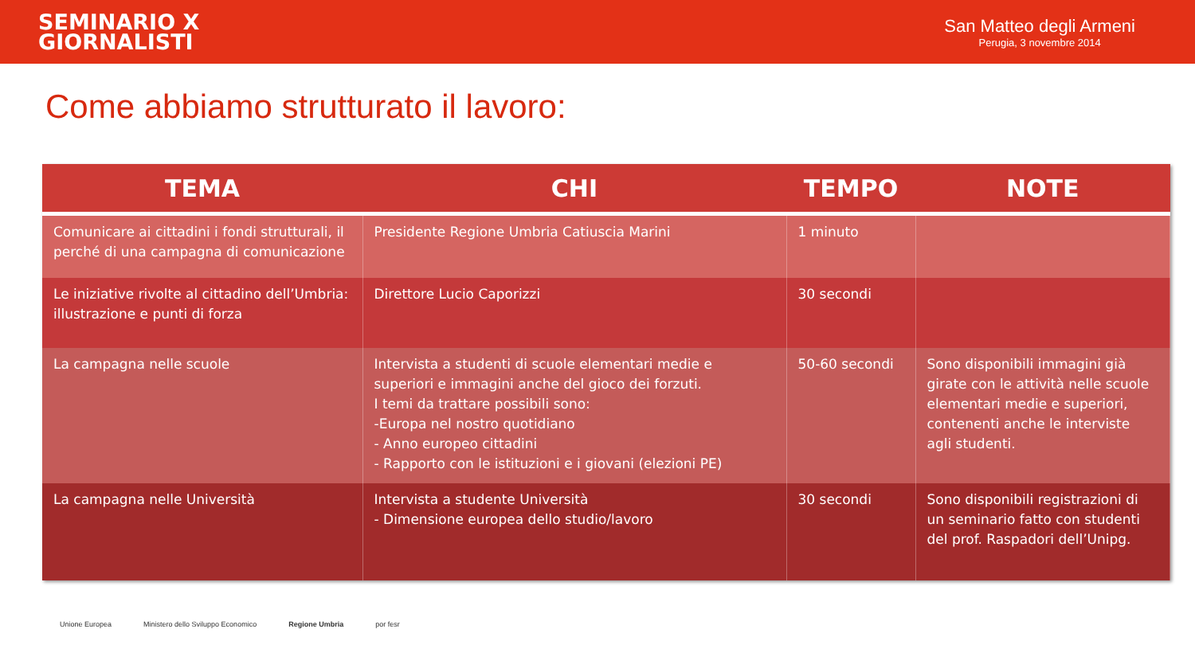SEMINARIO X
GIORNALISTI
San Matteo degli Armeni
Perugia, 3 novembre 2014
Come abbiamo strutturato il lavoro:
| TEMA | CHI | TEMPO | NOTE |
| --- | --- | --- | --- |
| Comunicare ai cittadini i fondi strutturali, il perché di una campagna di comunicazione | Presidente Regione Umbria Catiuscia Marini | 1 minuto | |
| Le iniziative rivolte al cittadino dell’Umbria: illustrazione e punti di forza | Direttore Lucio Caporizzi | 30 secondi | |
| La campagna nelle scuole | Intervista a studenti di scuole elementari medie e superiori e immagini anche del gioco dei forzuti. I temi da trattare possibili sono: -Europa nel nostro quotidiano - Anno europeo cittadini - Rapporto con le istituzioni e i giovani (elezioni PE) | 50-60 secondi | Sono disponibili immagini già girate con le attività nelle scuole elementari medie e superiori, contenenti anche le interviste agli studenti. |
| La campagna nelle Università | Intervista a studente Università - Dimensione europea dello studio/lavoro | 30 secondi | Sono disponibili registrazioni di un seminario fatto con studenti del prof. Raspadori dell’Unipg. |
Unione Europea Ministero dello Sviluppo Economico Regione Umbria por fesr